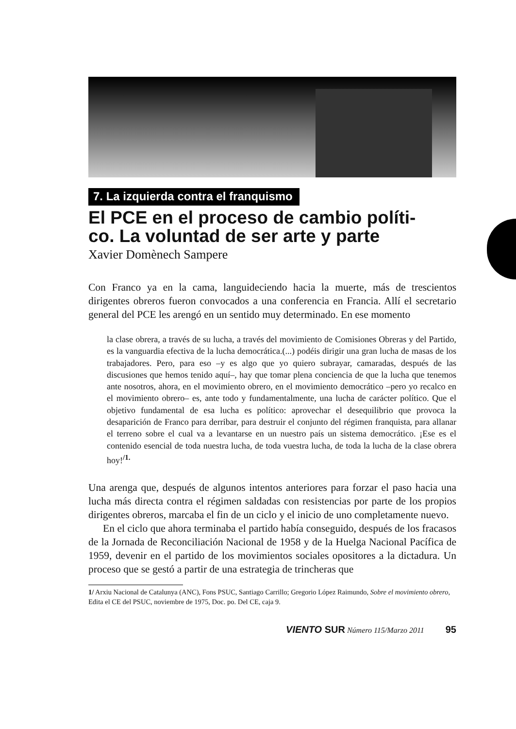7. La izquierda contra el franquismo
El PCE en el proceso de cambio políti-
co. La voluntad de ser arte y parte
Xavier Domènech Sampere
Con Franco ya en la cama, languideciendo hacia la muerte, más de trescientos dirigentes obreros fueron convocados a una conferencia en Francia. Allí el secretario general del PCE les arengó en un sentido muy determinado. En ese momento
la clase obrera, a través de su lucha, a través del movimiento de Comisiones Obreras y del Partido, es la vanguardia efectiva de la lucha democrática.(...) podéis dirigir una gran lucha de masas de los trabajadores. Pero, para eso –y es algo que yo quiero subrayar, camaradas, después de las discusiones que hemos tenido aquí–, hay que tomar plena conciencia de que la lucha que tenemos ante nosotros, ahora, en el movimiento obrero, en el movimiento democrático –pero yo recalco en el movimiento obrero– es, ante todo y fundamentalmente, una lucha de carácter político. Que el objetivo fundamental de esa lucha es político: aprovechar el desequilibrio que provoca la desaparición de Franco para derribar, para destruir el conjunto del régimen franquista, para allanar el terreno sobre el cual va a levantarse en un nuestro país un sistema democrático. ¡Ese es el contenido esencial de toda nuestra lucha, de toda vuestra lucha, de toda la lucha de la clase obrera hoy!<sup>/1.</sup>
Una arenga que, después de algunos intentos anteriores para forzar el paso hacia una lucha más directa contra el régimen saldadas con resistencias por parte de los propios dirigentes obreros, marcaba el fin de un ciclo y el inicio de uno completamente nuevo.
En el ciclo que ahora terminaba el partido había conseguido, después de los fracasos de la Jornada de Reconciliación Nacional de 1958 y de la Huelga Nacional Pacífica de 1959, devenir en el partido de los movimientos sociales opositores a la dictadura. Un proceso que se gestó a partir de una estrategia de trincheras que
1/ Arxiu Nacional de Catalunya (ANC), Fons PSUC, Santiago Carrillo; Gregorio López Raimundo, Sobre el movimiento obrero, Edita el CE del PSUC, noviembre de 1975, Doc. po. Del CE, caja 9.
VIENTO SUR Número 115/Marzo 2011 95